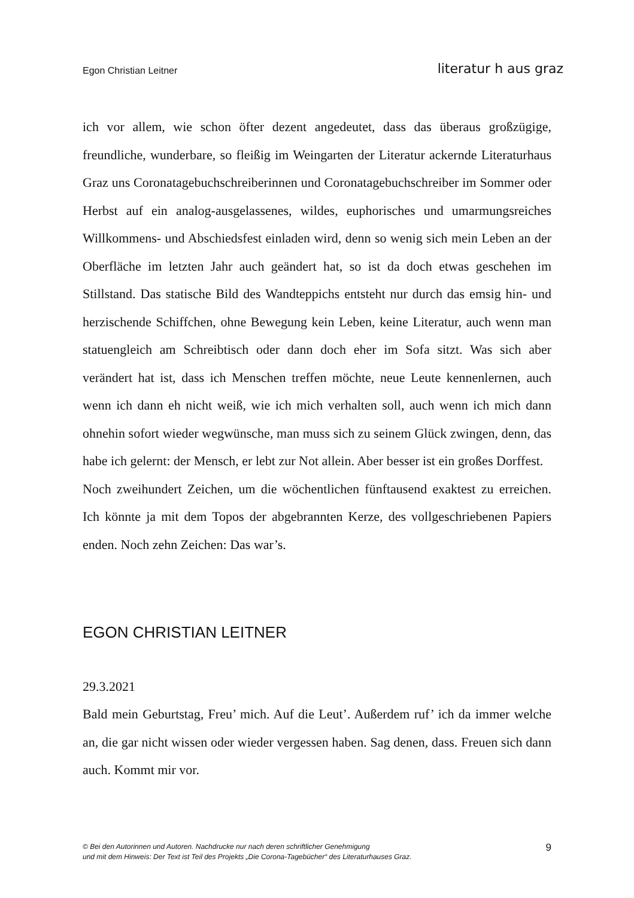Egon Christian Leitner literatur h aus graz
ich vor allem, wie schon öfter dezent angedeutet, dass das überaus großzügige, freundliche, wunderbare, so fleißig im Weingarten der Literatur ackernde Literaturhaus Graz uns Coronatagebuchschreiberinnen und Coronatagebuchschreiber im Sommer oder Herbst auf ein analog-ausgelassenes, wildes, euphorisches und umarmungsreiches Willkommens- und Abschiedsfest einladen wird, denn so wenig sich mein Leben an der Oberfläche im letzten Jahr auch geändert hat, so ist da doch etwas geschehen im Stillstand. Das statische Bild des Wandteppichs entsteht nur durch das emsig hin- und herzischende Schiffchen, ohne Bewegung kein Leben, keine Literatur, auch wenn man statuengleich am Schreibtisch oder dann doch eher im Sofa sitzt. Was sich aber verändert hat ist, dass ich Menschen treffen möchte, neue Leute kennenlernen, auch wenn ich dann eh nicht weiß, wie ich mich verhalten soll, auch wenn ich mich dann ohnehin sofort wieder wegwünsche, man muss sich zu seinem Glück zwingen, denn, das habe ich gelernt: der Mensch, er lebt zur Not allein. Aber besser ist ein großes Dorffest.
Noch zweihundert Zeichen, um die wöchentlichen fünftausend exaktest zu erreichen. Ich könnte ja mit dem Topos der abgebrannten Kerze, des vollgeschriebenen Papiers enden. Noch zehn Zeichen: Das war’s.
EGON CHRISTIAN LEITNER
29.3.2021
Bald mein Geburtstag, Freu’ mich. Auf die Leut’. Außerdem ruf’ ich da immer welche an, die gar nicht wissen oder wieder vergessen haben. Sag denen, dass. Freuen sich dann auch. Kommt mir vor.
© Bei den Autorinnen und Autoren. Nachdrucke nur nach deren schriftlicher Genehmigung
und mit dem Hinweis: Der Text ist Teil des Projekts „Die Corona-Tagebücher“ des Literaturhauses Graz.
9